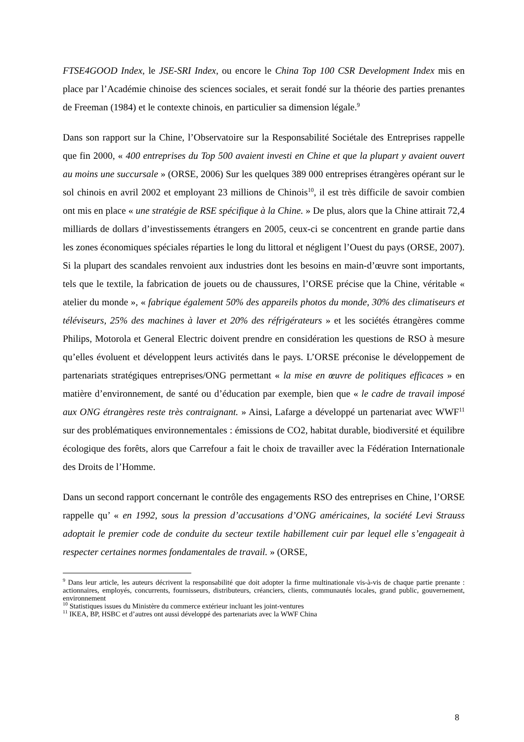FTSE4GOOD Index, le JSE-SRI Index, ou encore le China Top 100 CSR Development Index mis en place par l’Académie chinoise des sciences sociales, et serait fondé sur la théorie des parties prenantes de Freeman (1984) et le contexte chinois, en particulier sa dimension légale.<sup>9</sup>
Dans son rapport sur la Chine, l’Observatoire sur la Responsabilité Sociétale des Entreprises rappelle que fin 2000, « 400 entreprises du Top 500 avaient investi en Chine et que la plupart y avaient ouvert au moins une succursale » (ORSE, 2006) Sur les quelques 389 000 entreprises étrangères opérant sur le sol chinois en avril 2002 et employant 23 millions de Chinois<sup>10</sup>, il est très difficile de savoir combien ont mis en place « une stratégie de RSE spécifique à la Chine. » De plus, alors que la Chine attirait 72,4 milliards de dollars d’investissements étrangers en 2005, ceux-ci se concentrent en grande partie dans les zones économiques spéciales réparties le long du littoral et négligent l’Ouest du pays (ORSE, 2007). Si la plupart des scandales renvoient aux industries dont les besoins en main-d’œuvre sont importants, tels que le textile, la fabrication de jouets ou de chaussures, l’ORSE précise que la Chine, véritable « atelier du monde », « fabrique également 50% des appareils photos du monde, 30% des climatiseurs et téléviseurs, 25% des machines à laver et 20% des réfrigérateurs » et les sociétés étrangères comme Philips, Motorola et General Electric doivent prendre en considération les questions de RSO à mesure qu’elles évoluent et développent leurs activités dans le pays. L’ORSE préconise le développement de partenariats stratégiques entreprises/ONG permettant « la mise en œuvre de politiques efficaces » en matière d’environnement, de santé ou d’éducation par exemple, bien que « le cadre de travail imposé aux ONG étrangères reste très contraignant. » Ainsi, Lafarge a développé un partenariat avec WWF<sup>11</sup> sur des problématiques environnementales : émissions de CO2, habitat durable, biodiversité et équilibre écologique des forêts, alors que Carrefour a fait le choix de travailler avec la Fédération Internationale des Droits de l’Homme.
Dans un second rapport concernant le contrôle des engagements RSO des entreprises en Chine, l’ORSE rappelle qu’ « en 1992, sous la pression d’accusations d’ONG américaines, la société Levi Strauss adoptait le premier code de conduite du secteur textile habillement cuir par lequel elle s’engageait à respecter certaines normes fondamentales de travail. » (ORSE,
<sup>9</sup> Dans leur article, les auteurs décrivent la responsabilité que doit adopter la firme multinationale vis-à-vis de chaque partie prenante : actionnaires, employés, concurrents, fournisseurs, distributeurs, créanciers, clients, communautés locales, grand public, gouvernement, environnement
<sup>10</sup> Statistiques issues du Ministère du commerce extérieur incluant les joint-ventures
<sup>11</sup> IKEA, BP, HSBC et d’autres ont aussi développé des partenariats avec la WWF China
8